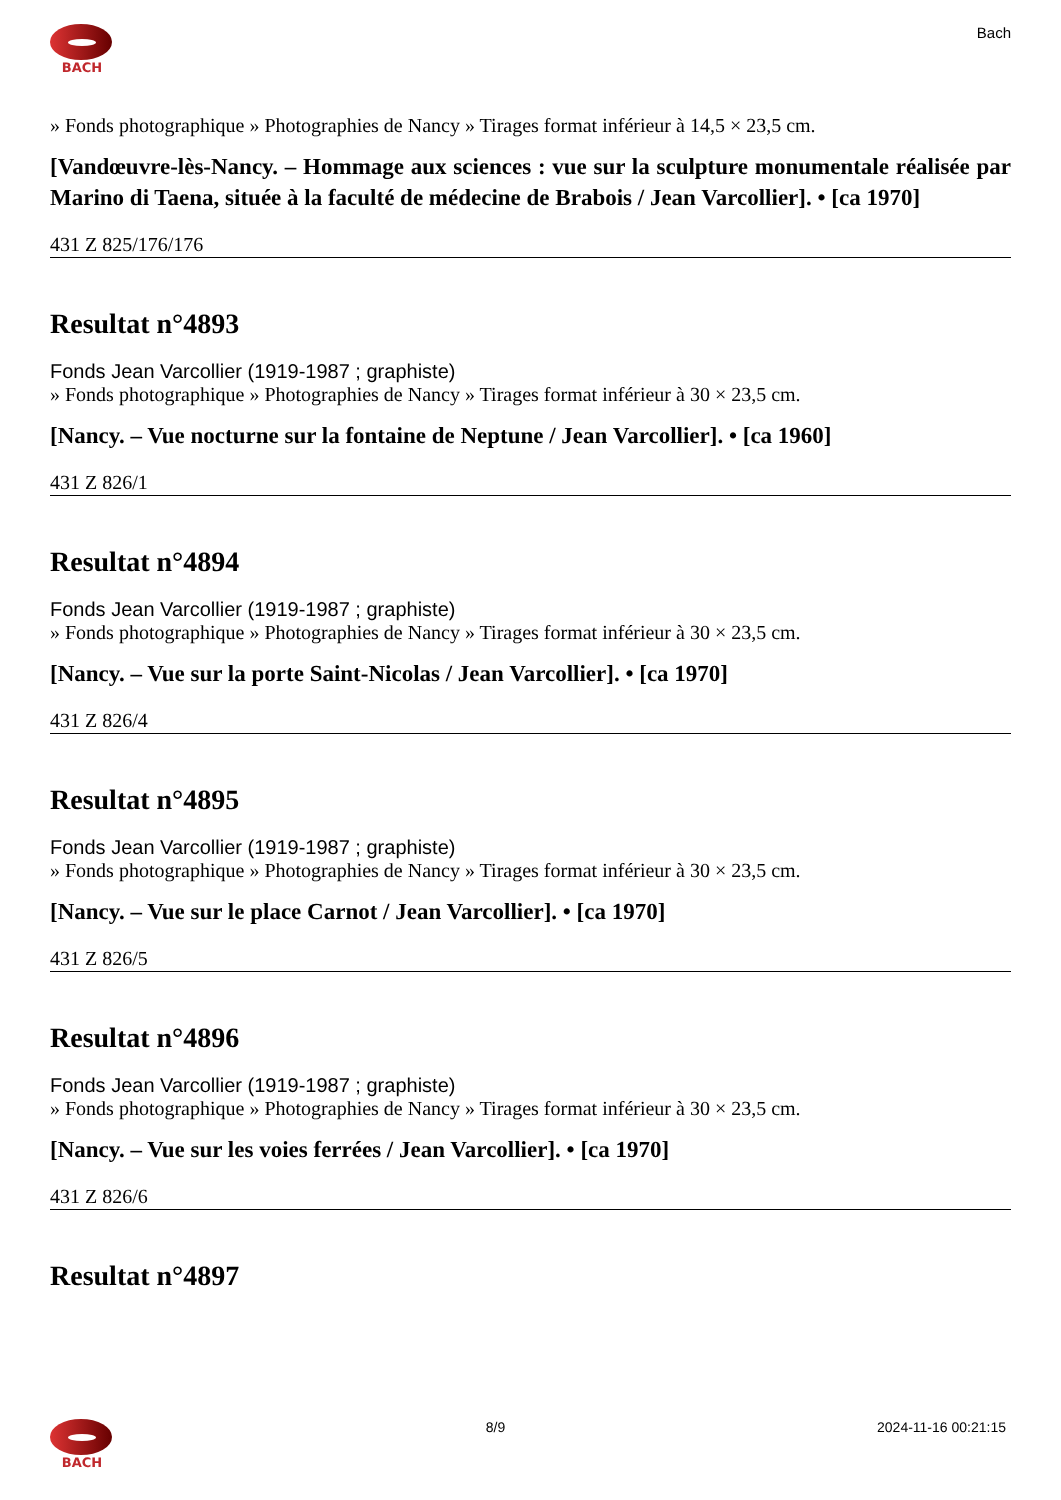BACH
Bach
» Fonds photographique » Photographies de Nancy » Tirages format inférieur à 14,5 × 23,5 cm.
[Vandœuvre-lès-Nancy. – Hommage aux sciences : vue sur la sculpture monumentale réalisée par Marino di Taena, située à la faculté de médecine de Brabois / Jean Varcollier]. • [ca 1970]
431 Z 825/176/176
Resultat n°4893
Fonds Jean Varcollier (1919-1987 ; graphiste)
» Fonds photographique » Photographies de Nancy » Tirages format inférieur à 30 × 23,5 cm.
[Nancy. – Vue nocturne sur la fontaine de Neptune / Jean Varcollier]. • [ca 1960]
431 Z 826/1
Resultat n°4894
Fonds Jean Varcollier (1919-1987 ; graphiste)
» Fonds photographique » Photographies de Nancy » Tirages format inférieur à 30 × 23,5 cm.
[Nancy. – Vue sur la porte Saint-Nicolas / Jean Varcollier]. • [ca 1970]
431 Z 826/4
Resultat n°4895
Fonds Jean Varcollier (1919-1987 ; graphiste)
» Fonds photographique » Photographies de Nancy » Tirages format inférieur à 30 × 23,5 cm.
[Nancy. – Vue sur le place Carnot / Jean Varcollier]. • [ca 1970]
431 Z 826/5
Resultat n°4896
Fonds Jean Varcollier (1919-1987 ; graphiste)
» Fonds photographique » Photographies de Nancy » Tirages format inférieur à 30 × 23,5 cm.
[Nancy. – Vue sur les voies ferrées / Jean Varcollier]. • [ca 1970]
431 Z 826/6
Resultat n°4897
BACH 8/9 2024-11-16 00:21:15